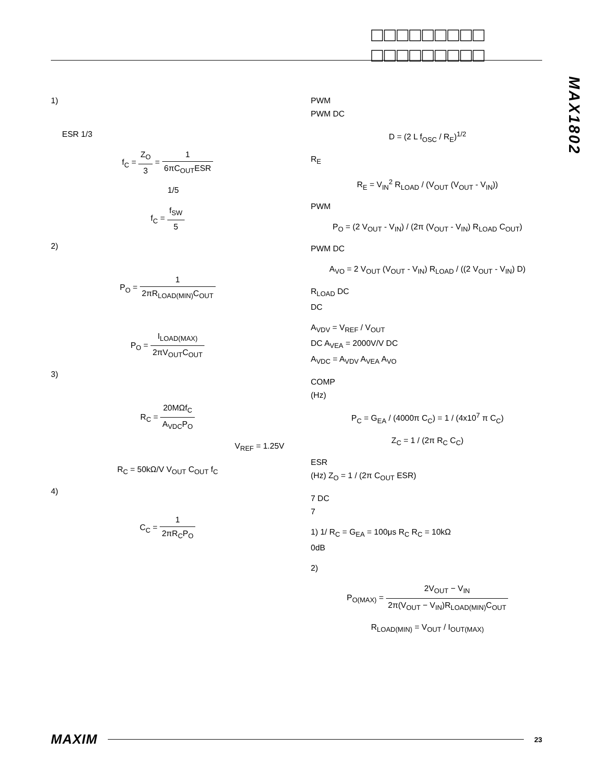□□□□□□□□□
□□□□□□□□□
MAX1802
1)
ESR 1/3
f<sub>C</sub> = Z<sub>O</sub> 3 = 1 6πC<sub>OUT</sub>ESR
1/5
f<sub>C</sub> = f<sub>SW</sub> 5
2)
P<sub>O</sub> = 1 2πR<sub>LOAD(MIN)</sub>C<sub>OUT</sub>
P<sub>O</sub> = I<sub>LOAD(MAX)</sub> 2πV<sub>OUT</sub>C<sub>OUT</sub>
3)
R<sub>C</sub> = 20MΩf<sub>C</sub> A<sub>VDC</sub>P<sub>O</sub>
V<sub>REF</sub> = 1.25V
R<sub>C</sub> = 50kΩ/V V<sub>OUT</sub> C<sub>OUT</sub> f<sub>C</sub>
4)
C<sub>C</sub> = 1 2πR<sub>C</sub>P<sub>O</sub>
PWM
PWM DC
D = (2 L f<sub>OSC</sub> / R<sub>E</sub>)<sup>1/2</sup>
R<sub>E</sub>
R<sub>E</sub> = V<sub>IN</sub><sup>2</sup> R<sub>LOAD</sub> / (V<sub>OUT</sub> (V<sub>OUT</sub> - V<sub>IN</sub>))
PWM
P<sub>O</sub> = (2 V<sub>OUT</sub> - V<sub>IN</sub>) / (2π (V<sub>OUT</sub> - V<sub>IN</sub>) R<sub>LOAD</sub> C<sub>OUT</sub>)
PWM DC
A<sub>VO</sub> = 2 V<sub>OUT</sub> (V<sub>OUT</sub> - V<sub>IN</sub>) R<sub>LOAD</sub> / ((2 V<sub>OUT</sub> - V<sub>IN</sub>) D)
R<sub>LOAD</sub> DC
DC
A<sub>VDV</sub> = V<sub>REF</sub> / V<sub>OUT</sub>
DC A<sub>VEA</sub> = 2000V/V DC
A<sub>VDC</sub> = A<sub>VDV</sub> A<sub>VEA</sub> A<sub>VO</sub>
COMP
(Hz)
P<sub>C</sub> = G<sub>EA</sub> / (4000π C<sub>C</sub>) = 1 / (4x10<sup>7</sup> π C<sub>C</sub>)
Z<sub>C</sub> = 1 / (2π R<sub>C</sub> C<sub>C</sub>)
ESR
(Hz) Z<sub>O</sub> = 1 / (2π C<sub>OUT</sub> ESR)
7 DC
7
1) 1/ R<sub>C</sub> = G<sub>EA</sub> = 100μs R<sub>C</sub> R<sub>C</sub> = 10kΩ
0dB
2)
P<sub>O(MAX)</sub> = 2V<sub>OUT</sub> − V<sub>IN</sub> 2π(V<sub>OUT</sub> − V<sub>IN</sub>)R<sub>LOAD(MIN)</sub>C<sub>OUT</sub>
R<sub>LOAD(MIN)</sub> = V<sub>OUT</sub> / I<sub>OUT(MAX)</sub>
MAXIM 23